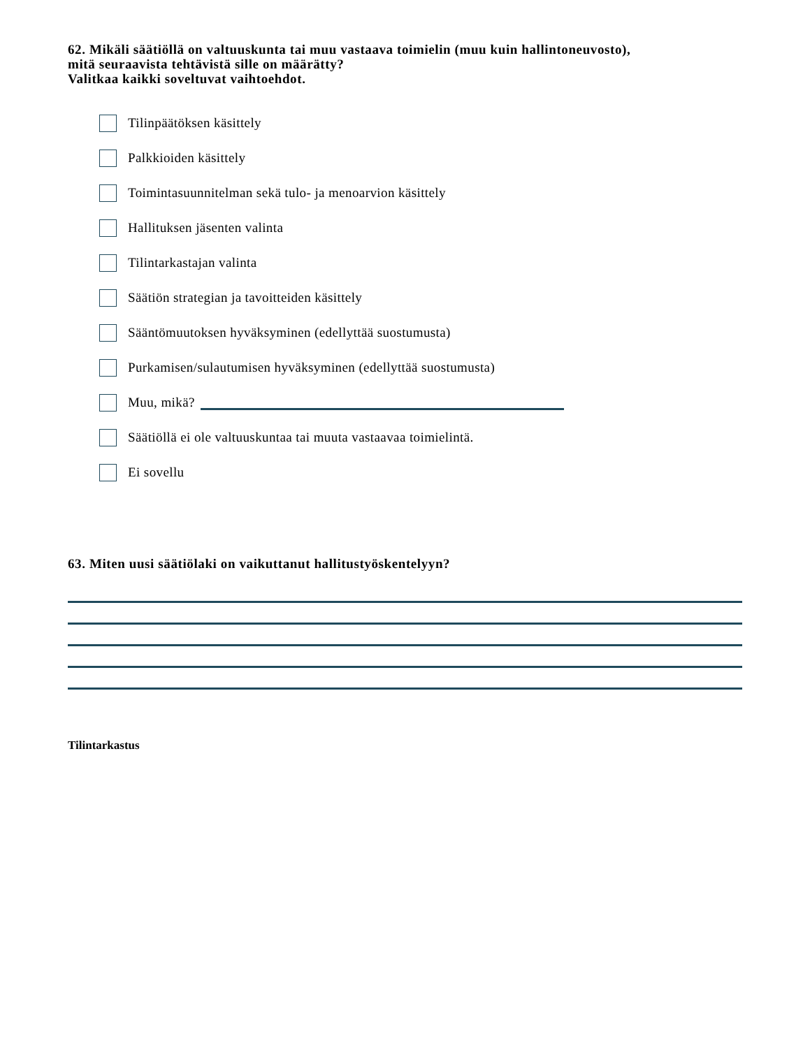62. Mikäli säätiöllä on valtuuskunta tai muu vastaava toimielin (muu kuin hallintoneuvosto),
mitä seuraavista tehtävistä sille on määrätty?
Valitkaa kaikki soveltuvat vaihtoehdot.
Tilinpäätöksen käsittely
Palkkioiden käsittely
Toimintasuunnitelman sekä tulo- ja menoarvion käsittely
Hallituksen jäsenten valinta
Tilintarkastajan valinta
Säätiön strategian ja tavoitteiden käsittely
Sääntömuutoksen hyväksyminen (edellyttää suostumusta)
Purkamisen/sulautumisen hyväksyminen (edellyttää suostumusta)
Muu, mikä?
Säätiöllä ei ole valtuuskuntaa tai muuta vastaavaa toimielintä.
Ei sovellu
63. Miten uusi säätiölaki on vaikuttanut hallitustyöskentelyyn?
Tilintarkastus